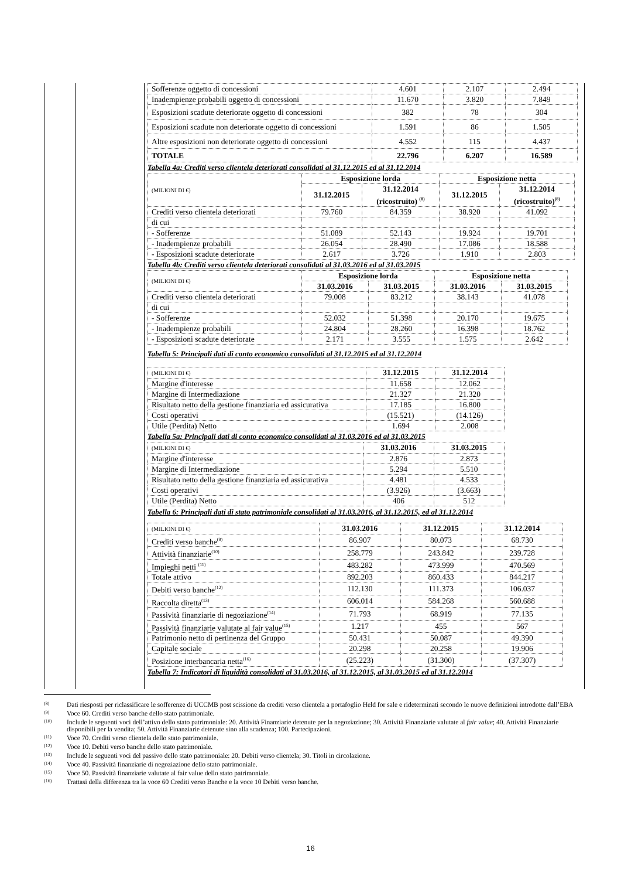| Sofferenze oggetto di concessioni | 4.601 | 2.107 | 2.494 |
| Inadempienze probabili oggetto di concessioni | 11.670 | 3.820 | 7.849 |
| Esposizioni scadute deteriorate oggetto di concessioni | 382 | 78 | 304 |
| Esposizioni scadute non deteriorate oggetto di concessioni | 1.591 | 86 | 1.505 |
| Altre esposizioni non deteriorate oggetto di concessioni | 4.552 | 115 | 4.437 |
| TOTALE | 22.796 | 6.207 | 16.589 |
Tabella 4a: Crediti verso clientela deteriorati consolidati al 31.12.2015 ed al 31.12.2014
| (MILIONI DI €) | Esposizione lorda | | Esposizione netta | |
| | 31.12.2015 | 31.12.2014 (ricostruito) <sup>(8)</sup> | 31.12.2015 | 31.12.2014 (ricostruito)<sup>(8)</sup> |
| Crediti verso clientela deteriorati | 79.760 | 84.359 | 38.920 | 41.092 |
| di cui | | | | |
| - Sofferenze | 51.089 | 52.143 | 19.924 | 19.701 |
| - Inadempienze probabili | 26.054 | 28.490 | 17.086 | 18.588 |
| - Esposizioni scadute deteriorate | 2.617 | 3.726 | 1.910 | 2.803 |
Tabella 4b: Crediti verso clientela deteriorati consolidati al 31.03.2016 ed al 31.03.2015
| (MILIONI DI €) | Esposizione lorda | | Esposizione netta | |
| | 31.03.2016 | 31.03.2015 | 31.03.2016 | 31.03.2015 |
| Crediti verso clientela deteriorati | 79.008 | 83.212 | 38.143 | 41.078 |
| di cui | | | | |
| - Sofferenze | 52.032 | 51.398 | 20.170 | 19.675 |
| - Inadempienze probabili | 24.804 | 28.260 | 16.398 | 18.762 |
| - Esposizioni scadute deteriorate | 2.171 | 3.555 | 1.575 | 2.642 |
Tabella 5: Principali dati di conto economico consolidati al 31.12.2015 ed al 31.12.2014
| (MILIONI DI €) | 31.12.2015 | 31.12.2014 |
| Margine d'interesse | 11.658 | 12.062 |
| Margine di Intermediazione | 21.327 | 21.320 |
| Risultato netto della gestione finanziaria ed assicurativa | 17.185 | 16.800 |
| Costi operativi | (15.521) | (14.126) |
| Utile (Perdita) Netto | 1.694 | 2.008 |
Tabella 5a: Principali dati di conto economico consolidati al 31.03.2016 ed al 31.03.2015
| (MILIONI DI €) | 31.03.2016 | 31.03.2015 |
| Margine d'interesse | 2.876 | 2.873 |
| Margine di Intermediazione | 5.294 | 5.510 |
| Risultato netto della gestione finanziaria ed assicurativa | 4.481 | 4.533 |
| Costi operativi | (3.926) | (3.663) |
| Utile (Perdita) Netto | 406 | 512 |
Tabella 6: Principali dati di stato patrimoniale consolidati al 31.03.2016, al 31.12.2015, ed al 31.12.2014
| (MILIONI DI €) | 31.03.2016 | 31.12.2015 | 31.12.2014 |
| Crediti verso banche<sup>(9)</sup> | 86.907 | 80.073 | 68.730 |
| Attività finanziarie<sup>(10)</sup> | 258.779 | 243.842 | 239.728 |
| Impieghi netti <sup>(11)</sup> | 483.282 | 473.999 | 470.569 |
| Totale attivo | 892.203 | 860.433 | 844.217 |
| Debiti verso banche<sup>(12)</sup> | 112.130 | 111.373 | 106.037 |
| Raccolta diretta<sup>(13)</sup> | 606.014 | 584.268 | 560.688 |
| Passività finanziarie di negoziazione<sup>(14)</sup> | 71.793 | 68.919 | 77.135 |
| Passività finanziarie valutate al fair value<sup>(15)</sup> | 1.217 | 455 | 567 |
| Patrimonio netto di pertinenza del Gruppo | 50.431 | 50.087 | 49.390 |
| Capitale sociale | 20.298 | 20.258 | 19.906 |
| Posizione interbancaria netta<sup>(16)</sup> | (25.223) | (31.300) | (37.307) |
Tabella 7: Indicatori di liquidità consolidati al 31.03.2016, al 31.12.2015, al 31.03.2015 ed al 31.12.2014
(8) Dati riesposti per riclassificare le sofferenze di UCCMB post scissione da crediti verso clientela a portafoglio Held for sale e rideterminati secondo le nuove definizioni introdotte dall’EBA
(9) Voce 60. Crediti verso banche dello stato patrimoniale.
(10) Include le seguenti voci dell’attivo dello stato patrimoniale: 20. Attività Finanziarie detenute per la negoziazione; 30. Attività Finanziarie valutate al fair value; 40. Attività Finanziarie disponibili per la vendita; 50. Attività Finanziarie detenute sino alla scadenza; 100. Partecipazioni.
(11) Voce 70. Crediti verso clientela dello stato patrimoniale.
(12) Voce 10. Debiti verso banche dello stato patrimoniale.
(13) Include le seguenti voci del passivo dello stato patrimoniale: 20. Debiti verso clientela; 30. Titoli in circolazione.
(14) Voce 40. Passività finanziarie di negoziazione dello stato patrimoniale.
(15) Voce 50. Passività finanziarie valutate al fair value dello stato patrimoniale.
(16) Trattasi della differenza tra la voce 60 Crediti verso Banche e la voce 10 Debiti verso banche.
16